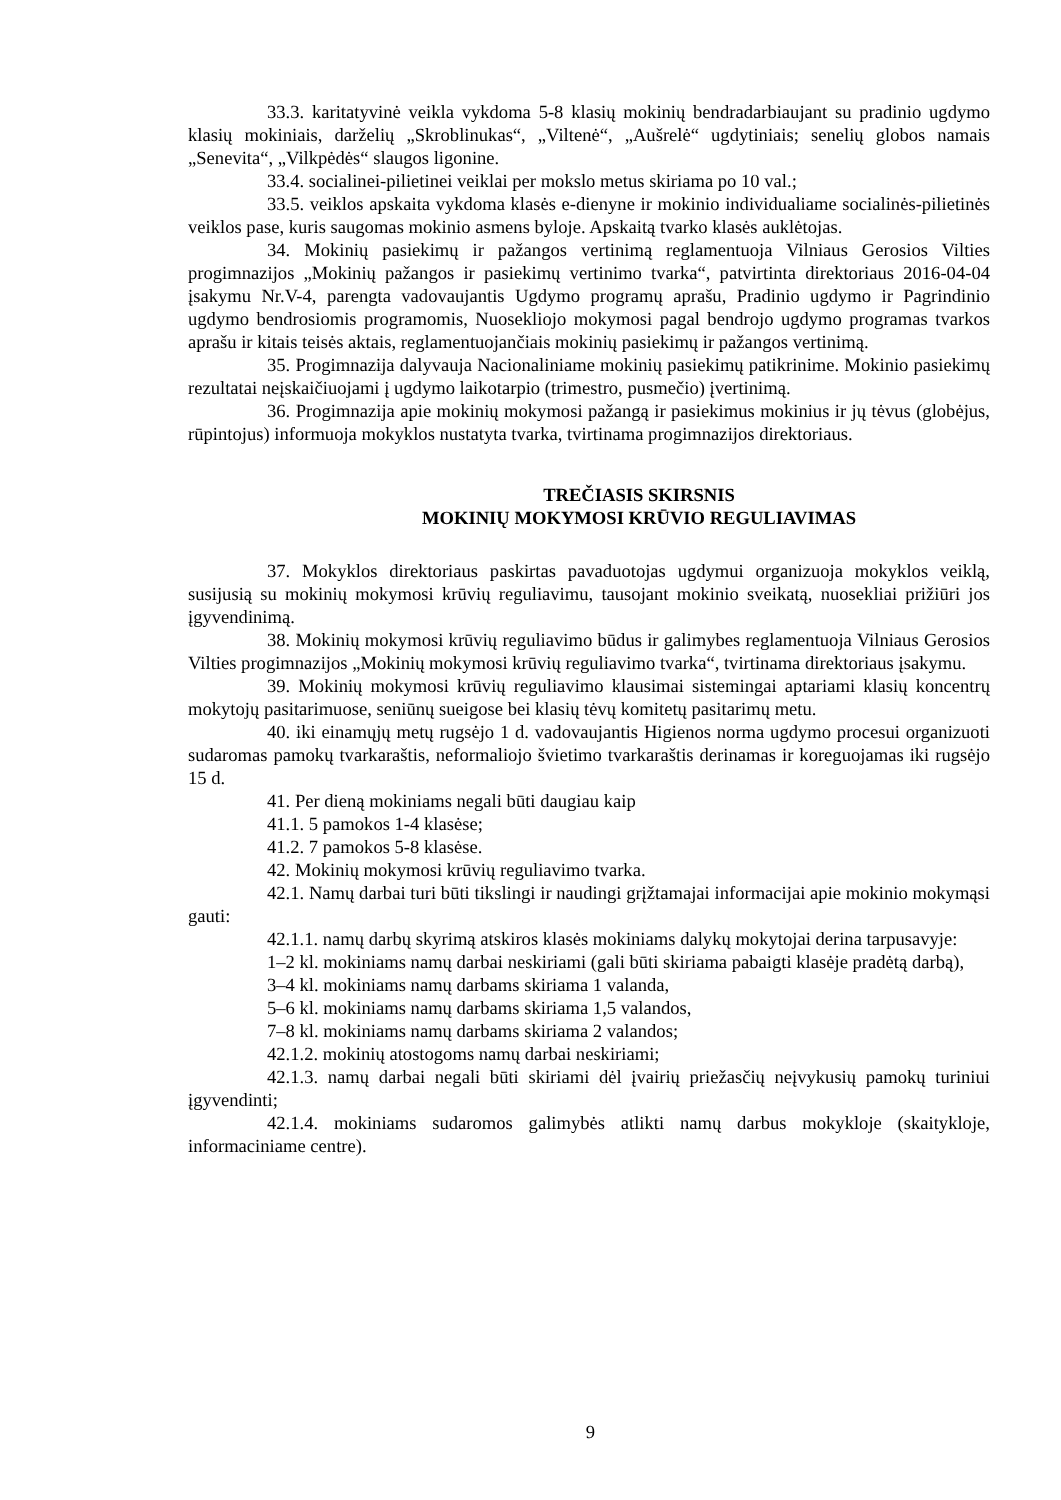33.3. karitatyvinė veikla vykdoma 5-8 klasių mokinių bendradarbiaujant su pradinio ugdymo klasių mokiniais, darželių „Skroblinukas“, „Viltenė“, „Aušrelė“ ugdytiniais; senelių globos namais „Senevita“, „Vilkpėdės“ slaugos ligonine.
33.4. socialinei-pilietinei veiklai per mokslo metus skiriama po 10 val.;
33.5. veiklos apskaita vykdoma klasės e-dienyne ir mokinio individualiame socialinės-pilietinės veiklos pase, kuris saugomas mokinio asmens byloje. Apskaitą tvarko klasės auklėtojas.
34. Mokinių pasiekimų ir pažangos vertinimą reglamentuoja Vilniaus Gerosios Vilties progimnazijos „Mokinių pažangos ir pasiekimų vertinimo tvarka“, patvirtinta direktoriaus 2016-04-04 įsakymu Nr.V-4, parengta vadovaujantis Ugdymo programų aprašu, Pradinio ugdymo ir Pagrindinio ugdymo bendrosiomis programomis, Nuosekliojo mokymosi pagal bendrojo ugdymo programas tvarkos aprašu ir kitais teisės aktais, reglamentuojančiais mokinių pasiekimų ir pažangos vertinimą.
35. Progimnazija dalyvauja Nacionaliniame mokinių pasiekimų patikrinime. Mokinio pasiekimų rezultatai neįskaičiuojami į ugdymo laikotarpio (trimestro, pusmečio) įvertinimą.
36. Progimnazija apie mokinių mokymosi pažangą ir pasiekimus mokinius ir jų tėvus (globėjus, rūpintojus) informuoja mokyklos nustatyta tvarka, tvirtinama progimnazijos direktoriaus.
TREČIASIS SKIRSNIS
MOKINIŲ MOKYMOSI KRŪVIO REGULIAVIMAS
37. Mokyklos direktoriaus paskirtas pavaduotojas ugdymui organizuoja mokyklos veiklą, susijusią su mokinių mokymosi krūvių reguliavimu, tausojant mokinio sveikatą, nuosekliai prižiūri jos įgyvendinimą.
38. Mokinių mokymosi krūvių reguliavimo būdus ir galimybes reglamentuoja Vilniaus Gerosios Vilties progimnazijos „Mokinių mokymosi krūvių reguliavimo tvarka“, tvirtinama direktoriaus įsakymu.
39. Mokinių mokymosi krūvių reguliavimo klausimai sistemingai aptariami klasių koncentrų mokytojų pasitarimuose, seniūnų sueigose bei klasių tėvų komitetų pasitarimų metu.
40. iki einamųjų metų rugsėjo 1 d. vadovaujantis Higienos norma ugdymo procesui organizuoti sudaromas pamokų tvarkaraštis, neformaliojo švietimo tvarkaraštis derinamas ir koreguojamas iki rugsėjo 15 d.
41. Per dieną mokiniams negali būti daugiau kaip
41.1. 5 pamokos 1-4 klasėse;
41.2. 7 pamokos 5-8 klasėse.
42. Mokinių mokymosi krūvių reguliavimo tvarka.
42.1. Namų darbai turi būti tikslingi ir naudingi grįžtamajai informacijai apie mokinio mokymąsi gauti:
42.1.1. namų darbų skyrimą atskiros klasės mokiniams dalykų mokytojai derina tarpusavyje:
1–2 kl. mokiniams namų darbai neskiriami (gali būti skiriama pabaigti klasėje pradėtą darbą),
3–4 kl. mokiniams namų darbams skiriama 1 valanda,
5–6 kl. mokiniams namų darbams skiriama 1,5 valandos,
7–8 kl. mokiniams namų darbams skiriama 2 valandos;
42.1.2. mokinių atostogoms namų darbai neskiriami;
42.1.3. namų darbai negali būti skiriami dėl įvairių priežasčių neįvykusių pamokų turiniui įgyvendinti;
42.1.4. mokiniams sudaromos galimybės atlikti namų darbus mokykloje (skaitykloje, informaciniame centre).
9